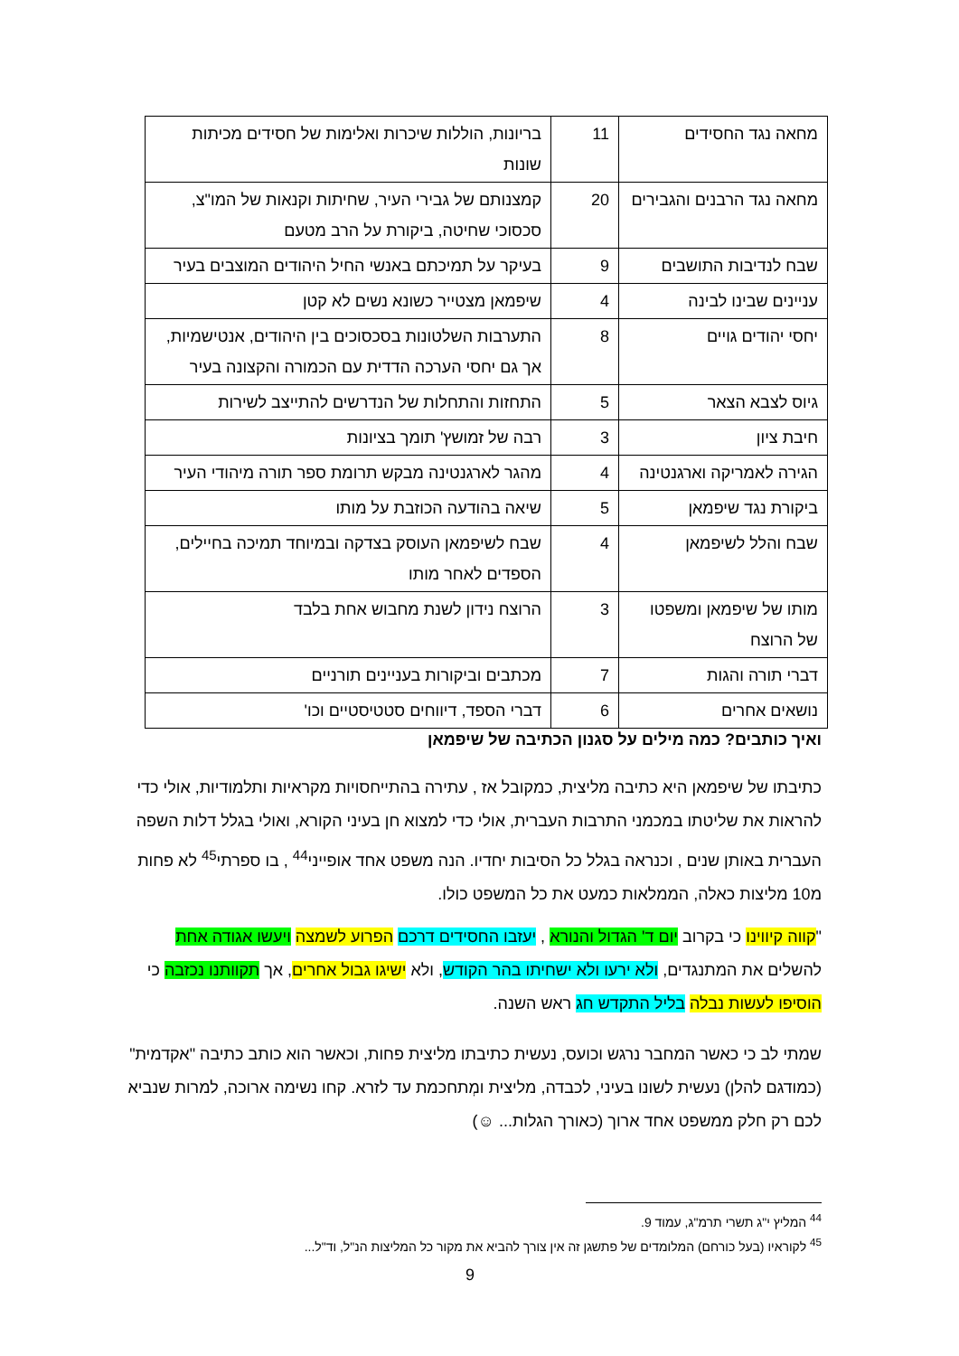| מחאה נגד החסידים | 11 | בריונות, הוללות שיכרות ואלימות של חסידים מכיתות שונות |
| מחאה נגד הרבנים והגבירים | 20 | קמצנותם של גבירי העיר, שחיתות וקנאות של המו"צ, סכסוכי שחיטה, ביקורת על הרב מטעם |
| שבח לנדיבות התושבים | 9 | בעיקר על תמיכתם באנשי החיל היהודים המוצבים בעיר |
| עניינים שבינו לבינה | 4 | שיפמאן מצטייר כשונא נשים לא קטן |
| יחסי יהודים גויים | 8 | התערבות השלטונות בסכסוכים בין היהודים, אנטישמיות, אך גם יחסי הערכה הדדית עם הכמורה והקצונה בעיר |
| גיוס לצבא הצאר | 5 | התחזות והתחלות של הנדרשים להתייצב לשירות |
| חיבת ציון | 3 | רבה של זמושץ' תומך בציונות |
| הגירה לאמריקה וארגנטינה | 4 | מהגר לארגנטינה מבקש תרומת ספר תורה מיהודי העיר |
| ביקורת נגד שיפמאן | 5 | שיאה בהודעה הכוזבת על מותו |
| שבח והלל לשיפמאן | 4 | שבח לשיפמאן העוסק בצדקה ובמיוחד תמיכה בחיילים, הספדים לאחר מותו |
| מותו של שיפמאן ומשפטו של הרוצח | 3 | הרוצח נידון לשנת מחבוש אחת בלבד |
| דברי תורה והגות | 7 | מכתבים וביקורות בעניינים תורניים |
| נושאים אחרים | 6 | דברי הספד, דיווחים סטטיסטיים וכו' |
ואיך כותבים? כמה מילים על סגנון הכתיבה של שיפמאן
כתיבתו של שיפמאן היא כתיבה מליצית, כמקובל אז , עתירה בהתייחסויות מקראיות ותלמודיות, אולי כדי להראות את שליטתו במכמני התרבות העברית, אולי כדי למצוא חן בעיני הקורא, ואולי בגלל דלות השפה העברית באותן שנים , וכנראה בגלל כל הסיבות יחדיו. הנה משפט אחד אופייני<sup>44</sup> , בו ספרתי<sup>45</sup> לא פחות מ10 מליצות כאלה, הממלאות כמעט את כל המשפט כולו.
"קווה קיווינו כי בקרוב יום ד' הגדול והנורא , יעזבו החסידים דרכם הפרוע לשמצה ויעשו אגודה אחת להשלים את המתנגדים, ולא ירעו ולא ישחיתו בהר הקודש, ולא ישיגו גבול אחרים, אך תקוותנו נכזבה כי הוסיפו לעשות נבלה בליל התקדש חג ראש השנה.
שמתי לב כי כאשר המחבר נרגש וכועס, נעשית כתיבתו מליצית פחות, וכאשר הוא כותב כתיבה "אקדמית" (כמודגם להלן) נעשית לשונו בעיני, לכבדה, מליצית ומְתחכמת עד לזרא. קחו נשימה ארוכה, למרות שנביא לכם רק חלק ממשפט אחד ארוך (כאורך הגלות... ☺)
<sup>44</sup> המליץ י"ג תשרי תרמ"ג, עמוד 9.
<sup>45</sup> לקוראיו (בעל כורחם) המלומדים של פתשגן זה אין צורך להביא את מקור כל המליצות הנ"ל, וד"ל...
9